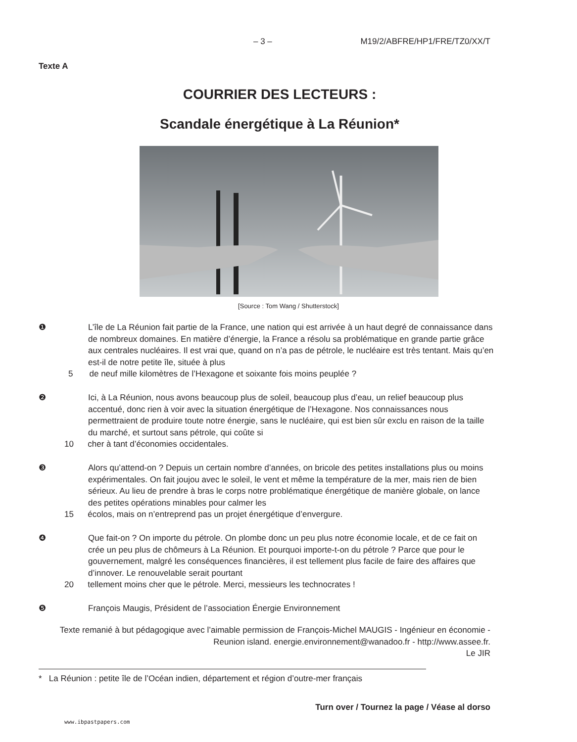– 3 – M19/2/ABFRE/HP1/FRE/TZ0/XX/T
Texte A
COURRIER DES LECTEURS :
Scandale énergétique à La Réunion*
[Source : Tom Wang / Shutterstock]
❶ L’île de La Réunion fait partie de la France, une nation qui est arrivée à un haut degré de connaissance dans de nombreux domaines. En matière d’énergie, la France a résolu sa problématique en grande partie grâce aux centrales nucléaires. Il est vrai que, quand on n’a pas de pétrole, le nucléaire est très tentant. Mais qu’en est-il de notre petite île, située à plus
5 de neuf mille kilomètres de l’Hexagone et soixante fois moins peuplée ?
❷ Ici, à La Réunion, nous avons beaucoup plus de soleil, beaucoup plus d’eau, un relief beaucoup plus accentué, donc rien à voir avec la situation énergétique de l’Hexagone. Nos connaissances nous permettraient de produire toute notre énergie, sans le nucléaire, qui est bien sûr exclu en raison de la taille du marché, et surtout sans pétrole, qui coûte si
10 cher à tant d’économies occidentales.
❸ Alors qu’attend-on ? Depuis un certain nombre d’années, on bricole des petites installations plus ou moins expérimentales. On fait joujou avec le soleil, le vent et même la température de la mer, mais rien de bien sérieux. Au lieu de prendre à bras le corps notre problématique énergétique de manière globale, on lance des petites opérations minables pour calmer les
15 écolos, mais on n’entreprend pas un projet énergétique d’envergure.
❹ Que fait-on ? On importe du pétrole. On plombe donc un peu plus notre économie locale, et de ce fait on crée un peu plus de chômeurs à La Réunion. Et pourquoi importe-t-on du pétrole ? Parce que pour le gouvernement, malgré les conséquences financières, il est tellement plus facile de faire des affaires que d’innover. Le renouvelable serait pourtant
20 tellement moins cher que le pétrole. Merci, messieurs les technocrates !
❺ François Maugis, Président de l’association Énergie Environnement
Texte remanié à but pédagogique avec l’aimable permission de François-Michel MAUGIS - Ingénieur en économie - Reunion island. energie.environnement@wanadoo.fr - http://www.assee.fr.
Le JIR
* La Réunion : petite île de l’Océan indien, département et région d’outre-mer français
Turn over / Tournez la page / Véase al dorso
www.ibpastpapers.com